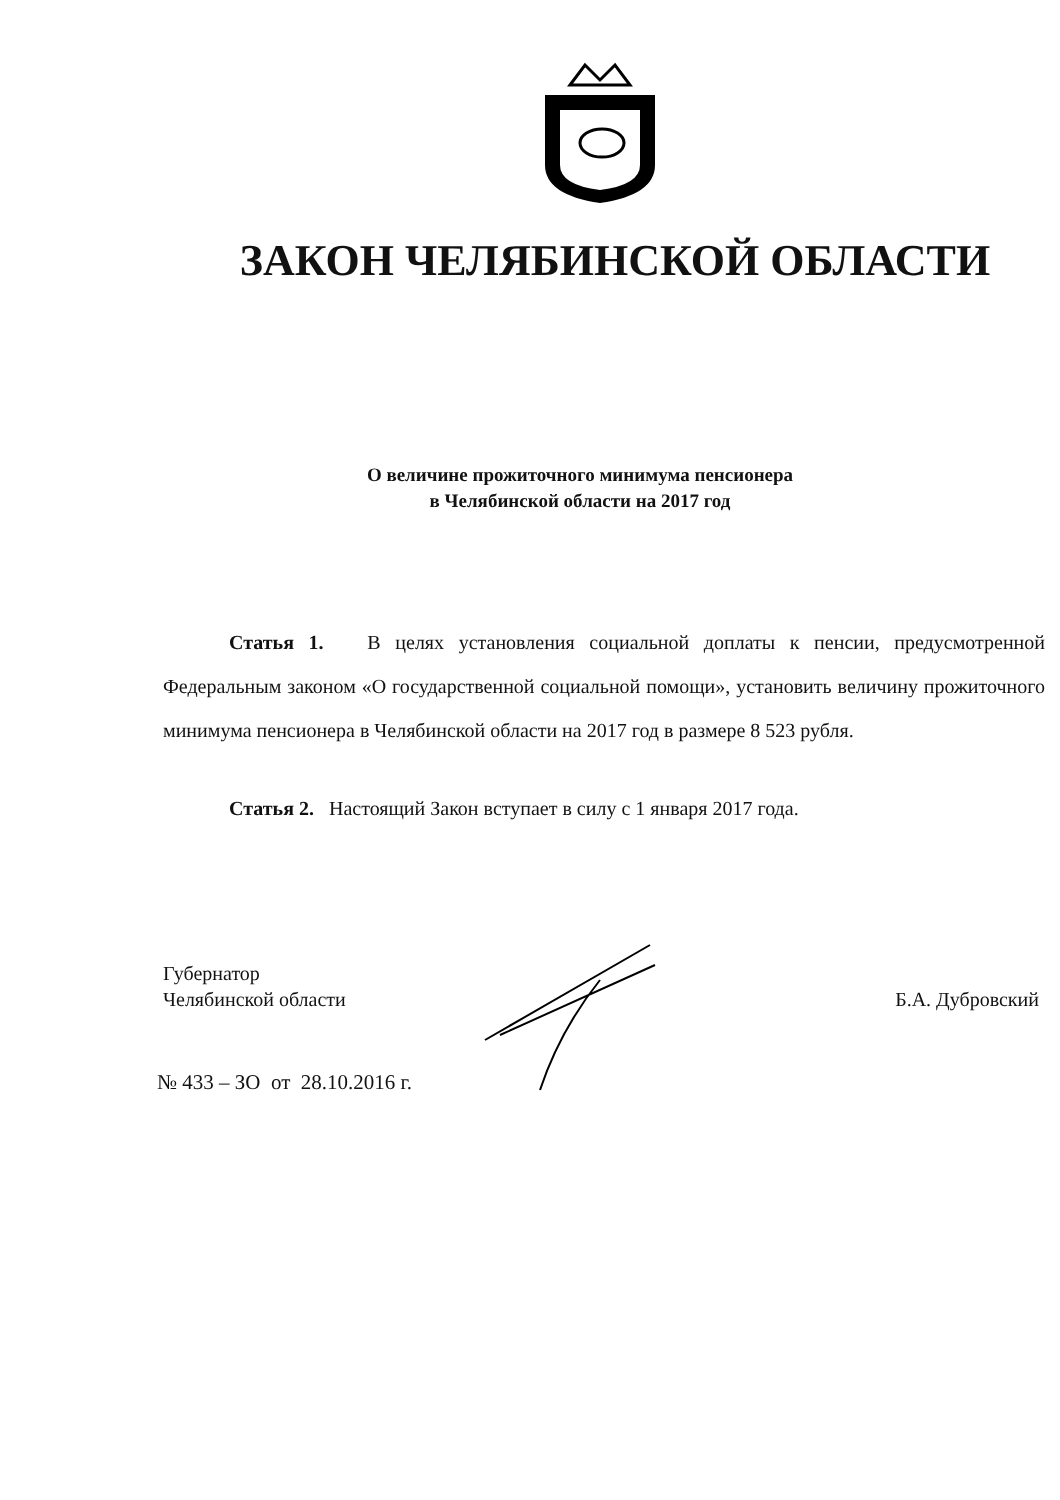ЗАКОН ЧЕЛЯБИНСКОЙ ОБЛАСТИ
О величине прожиточного минимума пенсионера
в Челябинской области на 2017 год
Статья 1. В целях установления социальной доплаты к пенсии, предусмотренной Федеральным законом «О государственной социальной помощи», установить величину прожиточного минимума пенсионера в Челябинской области на 2017 год в размере 8 523 рубля.
Статья 2. Настоящий Закон вступает в силу с 1 января 2017 года.
Губернатор
Челябинской области
Б.А. Дубровский
№ 433 – ЗО от 28.10.2016 г.